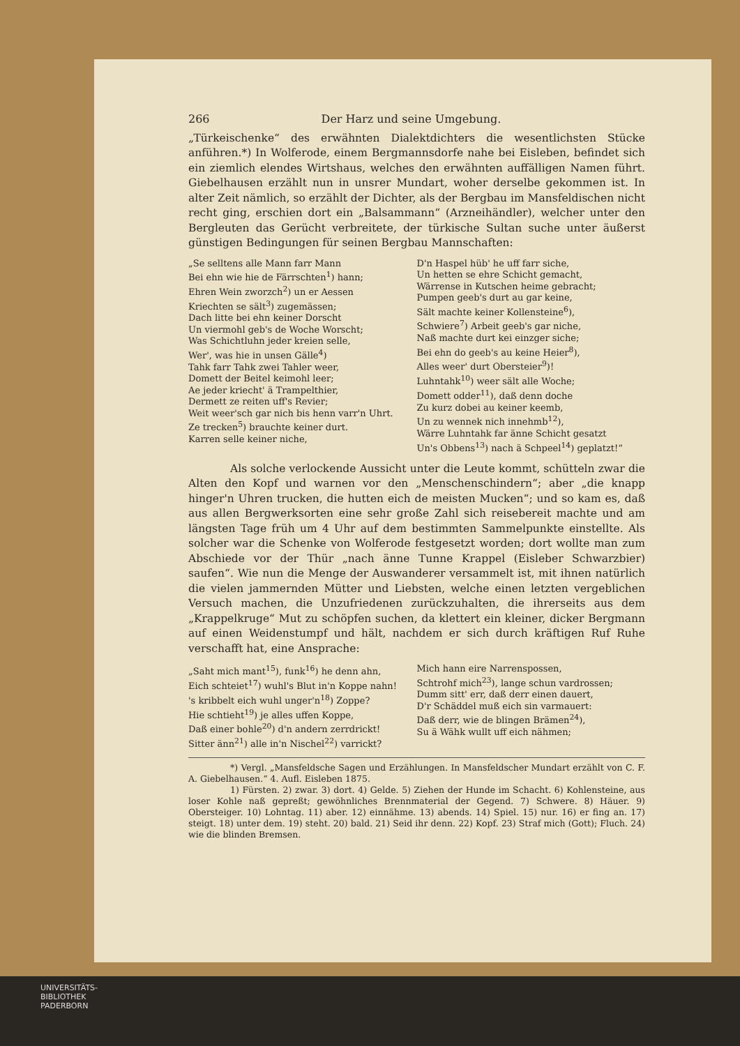266 Der Harz und seine Umgebung.
„Türkeischenke“ des erwähnten Dialektdichters die wesentlichsten Stücke anführen.*) In Wolferode, einem Bergmannsdorfe nahe bei Eisleben, befindet sich ein ziemlich elendes Wirtshaus, welches den erwähnten auffälligen Namen führt. Giebelhausen erzählt nun in unsrer Mundart, woher derselbe gekommen ist. In alter Zeit nämlich, so erzählt der Dichter, als der Bergbau im Mansfeldischen nicht recht ging, erschien dort ein „Balsammann“ (Arzneihändler), welcher unter den Bergleuten das Gerücht verbreitete, der türkische Sultan suche unter äußerst günstigen Bedingungen für seinen Bergbau Mannschaften:
„Se selltens alle Mann farr Mann
Bei ehn wie hie de Färrschten<sup>1</sup>) hann;
Ehren Wein zworzch<sup>2</sup>) un er Aessen
Kriechten se sält<sup>3</sup>) zugemässen;
Dach litte bei ehn keiner Dorscht
Un viermohl geb's de Woche Worscht;
Was Schichtluhn jeder kreien selle,
Wer', was hie in unsen Gälle<sup>4</sup>)
Tahk farr Tahk zwei Tahler weer,
Domett der Beitel keimohl leer;
Ae jeder kriecht' ä Trampelthier,
Dermett ze reiten uff's Revier;
Weit weer'sch gar nich bis henn varr'n Uhrt.
Ze trecken<sup>5</sup>) brauchte keiner durt.
Karren selle keiner niche,
D'n Haspel hüb' he uff farr siche,
Un hetten se ehre Schicht gemacht,
Wärrense in Kutschen heime gebracht;
Pumpen geeb's durt au gar keine,
Sält machte keiner Kollensteine<sup>6</sup>),
Schwiere<sup>7</sup>) Arbeit geeb's gar niche,
Naß machte durt kei einzger siche;
Bei ehn do geeb's au keine Heier<sup>8</sup>),
Alles weer' durt Obersteier<sup>9</sup>)!
Luhntahk<sup>10</sup>) weer sält alle Woche;
Domett odder<sup>11</sup>), daß denn doche
Zu kurz dobei au keiner keemb,
Un zu wennek nich innehmb<sup>12</sup>),
Wärre Luhntahk far änne Schicht gesatzt
Un's Obbens<sup>13</sup>) nach ä Schpeel<sup>14</sup>) geplatzt!“
Als solche verlockende Aussicht unter die Leute kommt, schütteln zwar die Alten den Kopf und warnen vor den „Menschenschindern“; aber „die knapp hinger'n Uhren trucken, die hutten eich de meisten Mucken“; und so kam es, daß aus allen Bergwerksorten eine sehr große Zahl sich reisebereit machte und am längsten Tage früh um 4 Uhr auf dem bestimmten Sammelpunkte einstellte. Als solcher war die Schenke von Wolferode festgesetzt worden; dort wollte man zum Abschiede vor der Thür „nach änne Tunne Krappel (Eisleber Schwarzbier) saufen“. Wie nun die Menge der Auswanderer versammelt ist, mit ihnen natürlich die vielen jammernden Mütter und Liebsten, welche einen letzten vergeblichen Versuch machen, die Unzufriedenen zurückzuhalten, die ihrerseits aus dem „Krappelkruge“ Mut zu schöpfen suchen, da klettert ein kleiner, dicker Bergmann auf einen Weidenstumpf und hält, nachdem er sich durch kräftigen Ruf Ruhe verschafft hat, eine Ansprache:
„Saht mich mant<sup>15</sup>), funk<sup>16</sup>) he denn ahn,
Eich schteiet<sup>17</sup>) wuhl's Blut in'n Koppe nahn!
's kribbelt eich wuhl unger'n<sup>18</sup>) Zoppe?
Hie schtieht<sup>19</sup>) je alles uffen Koppe,
Daß einer bohle<sup>20</sup>) d'n andern zerrdrickt!
Sitter änn<sup>21</sup>) alle in'n Nischel<sup>22</sup>) varrickt?
Mich hann eire Narrenspossen,
Schtrohf mich<sup>23</sup>), lange schun vardrossen;
Dumm sitt' err, daß derr einen dauert,
D'r Schäddel muß eich sin varmauert:
Daß derr, wie de blingen Brämen<sup>24</sup>),
Su ä Wähk wullt uff eich nähmen;
*) Vergl. „Mansfeldsche Sagen und Erzählungen. In Mansfeldscher Mundart erzählt von C. F. A. Giebelhausen.“ 4. Aufl. Eisleben 1875.
1) Fürsten. 2) zwar. 3) dort. 4) Gelde. 5) Ziehen der Hunde im Schacht. 6) Kohlensteine, aus loser Kohle naß gepreßt; gewöhnliches Brennmaterial der Gegend. 7) Schwere. 8) Häuer. 9) Obersteiger. 10) Lohntag. 11) aber. 12) einnähme. 13) abends. 14) Spiel. 15) nur. 16) er fing an. 17) steigt. 18) unter dem. 19) steht. 20) bald. 21) Seid ihr denn. 22) Kopf. 23) Straf mich (Gott); Fluch. 24) wie die blinden Bremsen.
UNIVERSITÄTS-
BIBLIOTHEK
PADERBORN